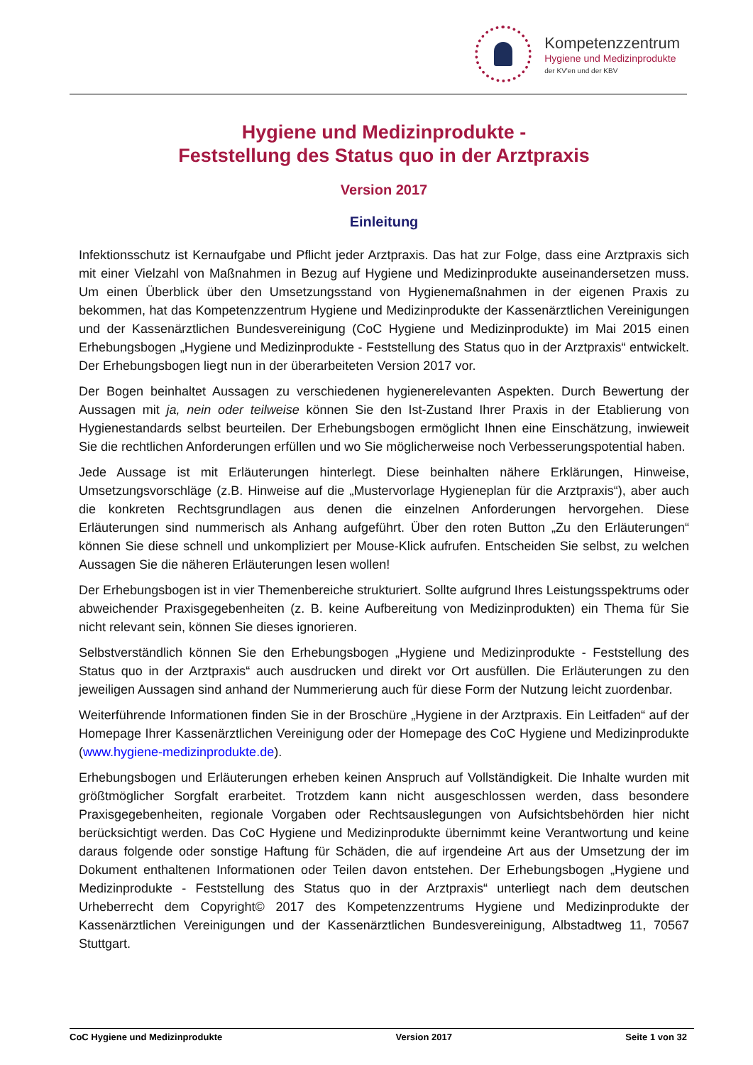Kompetenzzentrum
Hygiene und Medizinprodukte
der KV'en und der KBV
Hygiene und Medizinprodukte -
Feststellung des Status quo in der Arztpraxis
Version 2017
Einleitung
Infektionsschutz ist Kernaufgabe und Pflicht jeder Arztpraxis. Das hat zur Folge, dass eine Arztpraxis sich mit einer Vielzahl von Maßnahmen in Bezug auf Hygiene und Medizinprodukte auseinandersetzen muss. Um einen Überblick über den Umsetzungsstand von Hygienemaßnahmen in der eigenen Praxis zu bekommen, hat das Kompetenzzentrum Hygiene und Medizinprodukte der Kassenärztlichen Vereinigungen und der Kassenärztlichen Bundesvereinigung (CoC Hygiene und Medizinprodukte) im Mai 2015 einen Erhebungsbogen „Hygiene und Medizinprodukte - Feststellung des Status quo in der Arztpraxis“ entwickelt. Der Erhebungsbogen liegt nun in der überarbeiteten Version 2017 vor.
Der Bogen beinhaltet Aussagen zu verschiedenen hygienerelevanten Aspekten. Durch Bewertung der Aussagen mit ja, nein oder teilweise können Sie den Ist-Zustand Ihrer Praxis in der Etablierung von Hygienestandards selbst beurteilen. Der Erhebungsbogen ermöglicht Ihnen eine Einschätzung, inwieweit Sie die rechtlichen Anforderungen erfüllen und wo Sie möglicherweise noch Verbesserungspotential haben.
Jede Aussage ist mit Erläuterungen hinterlegt. Diese beinhalten nähere Erklärungen, Hinweise, Umsetzungsvorschläge (z.B. Hinweise auf die „Mustervorlage Hygieneplan für die Arztpraxis“), aber auch die konkreten Rechtsgrundlagen aus denen die einzelnen Anforderungen hervorgehen. Diese Erläuterungen sind nummerisch als Anhang aufgeführt. Über den roten Button „Zu den Erläuterungen“ können Sie diese schnell und unkompliziert per Mouse-Klick aufrufen. Entscheiden Sie selbst, zu welchen Aussagen Sie die näheren Erläuterungen lesen wollen!
Der Erhebungsbogen ist in vier Themenbereiche strukturiert. Sollte aufgrund Ihres Leistungsspektrums oder abweichender Praxisgegebenheiten (z. B. keine Aufbereitung von Medizinprodukten) ein Thema für Sie nicht relevant sein, können Sie dieses ignorieren.
Selbstverständlich können Sie den Erhebungsbogen „Hygiene und Medizinprodukte - Feststellung des Status quo in der Arztpraxis“ auch ausdrucken und direkt vor Ort ausfüllen. Die Erläuterungen zu den jeweiligen Aussagen sind anhand der Nummerierung auch für diese Form der Nutzung leicht zuordenbar.
Weiterführende Informationen finden Sie in der Broschüre „Hygiene in der Arztpraxis. Ein Leitfaden“ auf der Homepage Ihrer Kassenärztlichen Vereinigung oder der Homepage des CoC Hygiene und Medizinprodukte (www.hygiene-medizinprodukte.de).
Erhebungsbogen und Erläuterungen erheben keinen Anspruch auf Vollständigkeit. Die Inhalte wurden mit größtmöglicher Sorgfalt erarbeitet. Trotzdem kann nicht ausgeschlossen werden, dass besondere Praxisgegebenheiten, regionale Vorgaben oder Rechtsauslegungen von Aufsichtsbehörden hier nicht berücksichtigt werden. Das CoC Hygiene und Medizinprodukte übernimmt keine Verantwortung und keine daraus folgende oder sonstige Haftung für Schäden, die auf irgendeine Art aus der Umsetzung der im Dokument enthaltenen Informationen oder Teilen davon entstehen. Der Erhebungsbogen „Hygiene und Medizinprodukte - Feststellung des Status quo in der Arztpraxis“ unterliegt nach dem deutschen Urheberrecht dem Copyright© 2017 des Kompetenzzentrums Hygiene und Medizinprodukte der Kassenärztlichen Vereinigungen und der Kassenärztlichen Bundesvereinigung, Albstadtweg 11, 70567 Stuttgart.
CoC Hygiene und Medizinprodukte Version 2017 Seite 1 von 32